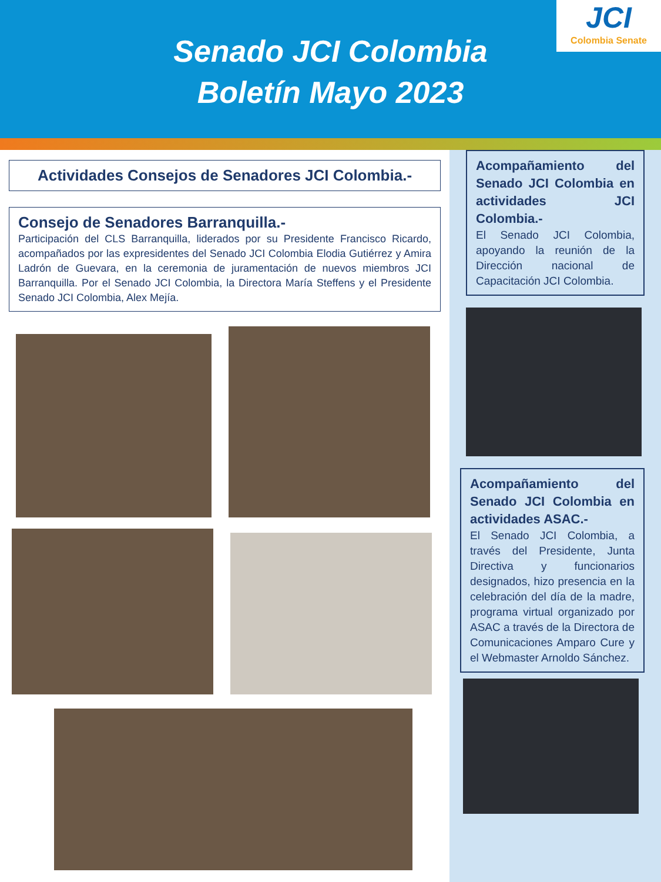Senado JCI Colombia
Boletín Mayo 2023
JCI
Colombia Senate
Actividades Consejos de Senadores JCI Colombia.-
Consejo de Senadores Barranquilla.-
Participación del CLS Barranquilla, liderados por su Presidente Francisco Ricardo, acompañados por las expresidentes del Senado JCI Colombia Elodia Gutiérrez y Amira Ladrón de Guevara, en la ceremonia de juramentación de nuevos miembros JCI Barranquilla. Por el Senado JCI Colombia, la Directora María Steffens y el Presidente Senado JCI Colombia, Alex Mejía.
Acompañamiento del Senado JCI Colombia en actividades JCI Colombia.-
El Senado JCI Colombia, apoyando la reunión de la Dirección nacional de Capacitación JCI Colombia.
Acompañamiento del Senado JCI Colombia en actividades ASAC.-
El Senado JCI Colombia, a través del Presidente, Junta Directiva y funcionarios designados, hizo presencia en la celebración del día de la madre, programa virtual organizado por ASAC a través de la Directora de Comunicaciones Amparo Cure y el Webmaster Arnoldo Sánchez.